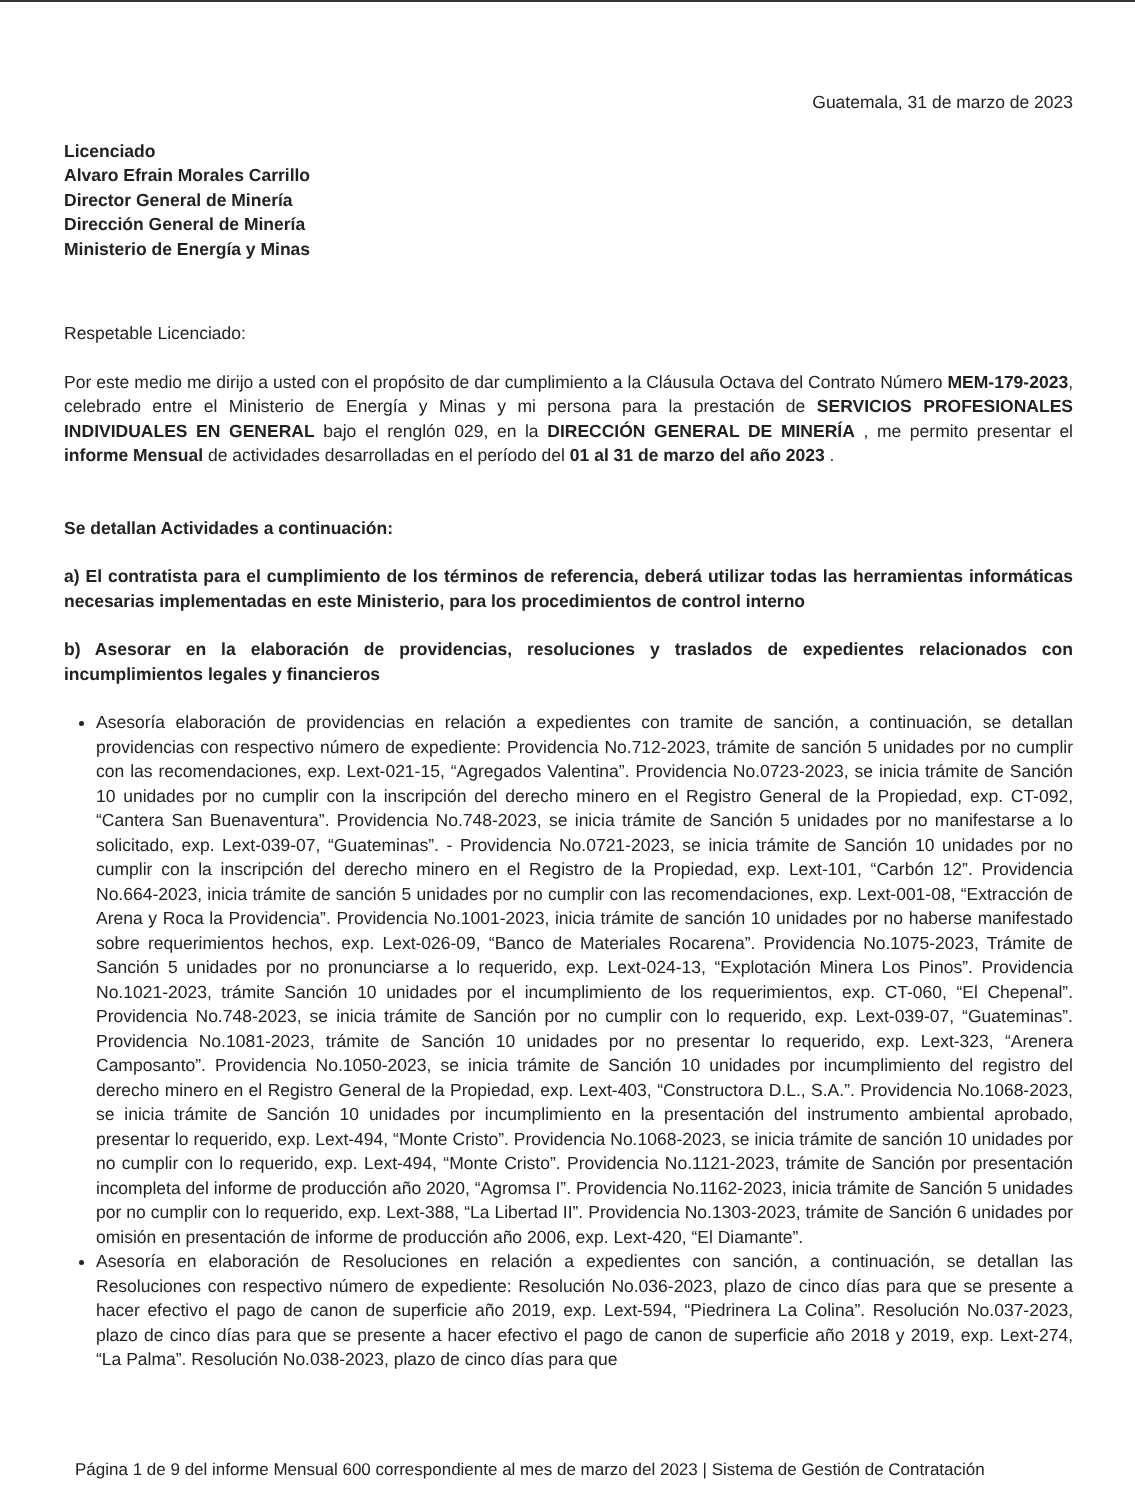Guatemala, 31 de marzo de 2023
Licenciado
Alvaro Efrain Morales Carrillo
Director General de Minería
Dirección General de Minería
Ministerio de Energía y Minas
Respetable Licenciado:
Por este medio me dirijo a usted con el propósito de dar cumplimiento a la Cláusula Octava del Contrato Número MEM-179-2023, celebrado entre el Ministerio de Energía y Minas y mi persona para la prestación de SERVICIOS PROFESIONALES INDIVIDUALES EN GENERAL bajo el renglón 029, en la DIRECCIÓN GENERAL DE MINERÍA , me permito presentar el informe Mensual de actividades desarrolladas en el período del 01 al 31 de marzo del año 2023 .
Se detallan Actividades a continuación:
a) El contratista para el cumplimiento de los términos de referencia, deberá utilizar todas las herramientas informáticas necesarias implementadas en este Ministerio, para los procedimientos de control interno
b) Asesorar en la elaboración de providencias, resoluciones y traslados de expedientes relacionados con incumplimientos legales y financieros
Asesoría elaboración de providencias en relación a expedientes con tramite de sanción, a continuación, se detallan providencias con respectivo número de expediente: Providencia No.712-2023, trámite de sanción 5 unidades por no cumplir con las recomendaciones, exp. Lext-021-15, “Agregados Valentina”. Providencia No.0723-2023, se inicia trámite de Sanción 10 unidades por no cumplir con la inscripción del derecho minero en el Registro General de la Propiedad, exp. CT-092, “Cantera San Buenaventura”. Providencia No.748-2023, se inicia trámite de Sanción 5 unidades por no manifestarse a lo solicitado, exp. Lext-039-07, “Guateminas”. - Providencia No.0721-2023, se inicia trámite de Sanción 10 unidades por no cumplir con la inscripción del derecho minero en el Registro de la Propiedad, exp. Lext-101, “Carbón 12”. Providencia No.664-2023, inicia trámite de sanción 5 unidades por no cumplir con las recomendaciones, exp. Lext-001-08, “Extracción de Arena y Roca la Providencia”. Providencia No.1001-2023, inicia trámite de sanción 10 unidades por no haberse manifestado sobre requerimientos hechos, exp. Lext-026-09, “Banco de Materiales Rocarena”. Providencia No.1075-2023, Trámite de Sanción 5 unidades por no pronunciarse a lo requerido, exp. Lext-024-13, “Explotación Minera Los Pinos”. Providencia No.1021-2023, trámite Sanción 10 unidades por el incumplimiento de los requerimientos, exp. CT-060, “El Chepenal”. Providencia No.748-2023, se inicia trámite de Sanción por no cumplir con lo requerido, exp. Lext-039-07, “Guateminas”. Providencia No.1081-2023, trámite de Sanción 10 unidades por no presentar lo requerido, exp. Lext-323, “Arenera Camposanto”. Providencia No.1050-2023, se inicia trámite de Sanción 10 unidades por incumplimiento del registro del derecho minero en el Registro General de la Propiedad, exp. Lext-403, “Constructora D.L., S.A.”. Providencia No.1068-2023, se inicia trámite de Sanción 10 unidades por incumplimiento en la presentación del instrumento ambiental aprobado, presentar lo requerido, exp. Lext-494, “Monte Cristo”. Providencia No.1068-2023, se inicia trámite de sanción 10 unidades por no cumplir con lo requerido, exp. Lext-494, “Monte Cristo”. Providencia No.1121-2023, trámite de Sanción por presentación incompleta del informe de producción año 2020, “Agromsa I”. Providencia No.1162-2023, inicia trámite de Sanción 5 unidades por no cumplir con lo requerido, exp. Lext-388, “La Libertad II”. Providencia No.1303-2023, trámite de Sanción 6 unidades por omisión en presentación de informe de producción año 2006, exp. Lext-420, “El Diamante”.
Asesoría en elaboración de Resoluciones en relación a expedientes con sanción, a continuación, se detallan las Resoluciones con respectivo número de expediente: Resolución No.036-2023, plazo de cinco días para que se presente a hacer efectivo el pago de canon de superficie año 2019, exp. Lext-594, “Piedrinera La Colina”. Resolución No.037-2023, plazo de cinco días para que se presente a hacer efectivo el pago de canon de superficie año 2018 y 2019, exp. Lext-274, “La Palma”. Resolución No.038-2023, plazo de cinco días para que
Página 1 de 9 del informe Mensual 600 correspondiente al mes de marzo del 2023 | Sistema de Gestión de Contratación